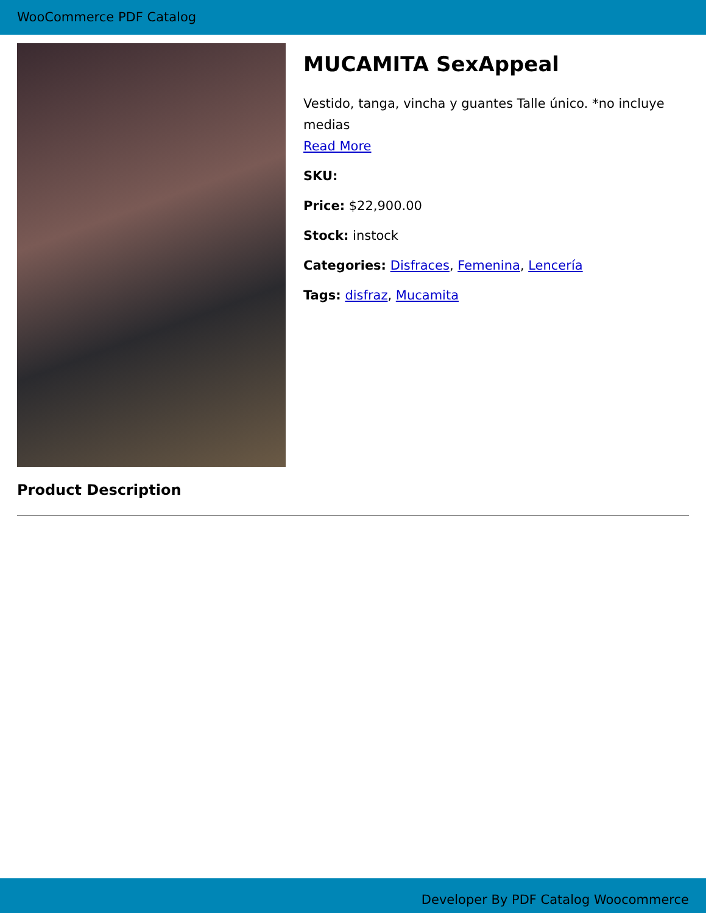WooCommerce PDF Catalog
MUCAMITA SexAppeal
Vestido, tanga, vincha y guantes Talle único. *no incluye medias
Read More
SKU:
Price: $22,900.00
Stock: instock
Categories: Disfraces, Femenina, Lencería
Tags: disfraz, Mucamita
Product Description
Developer By PDF Catalog Woocommerce